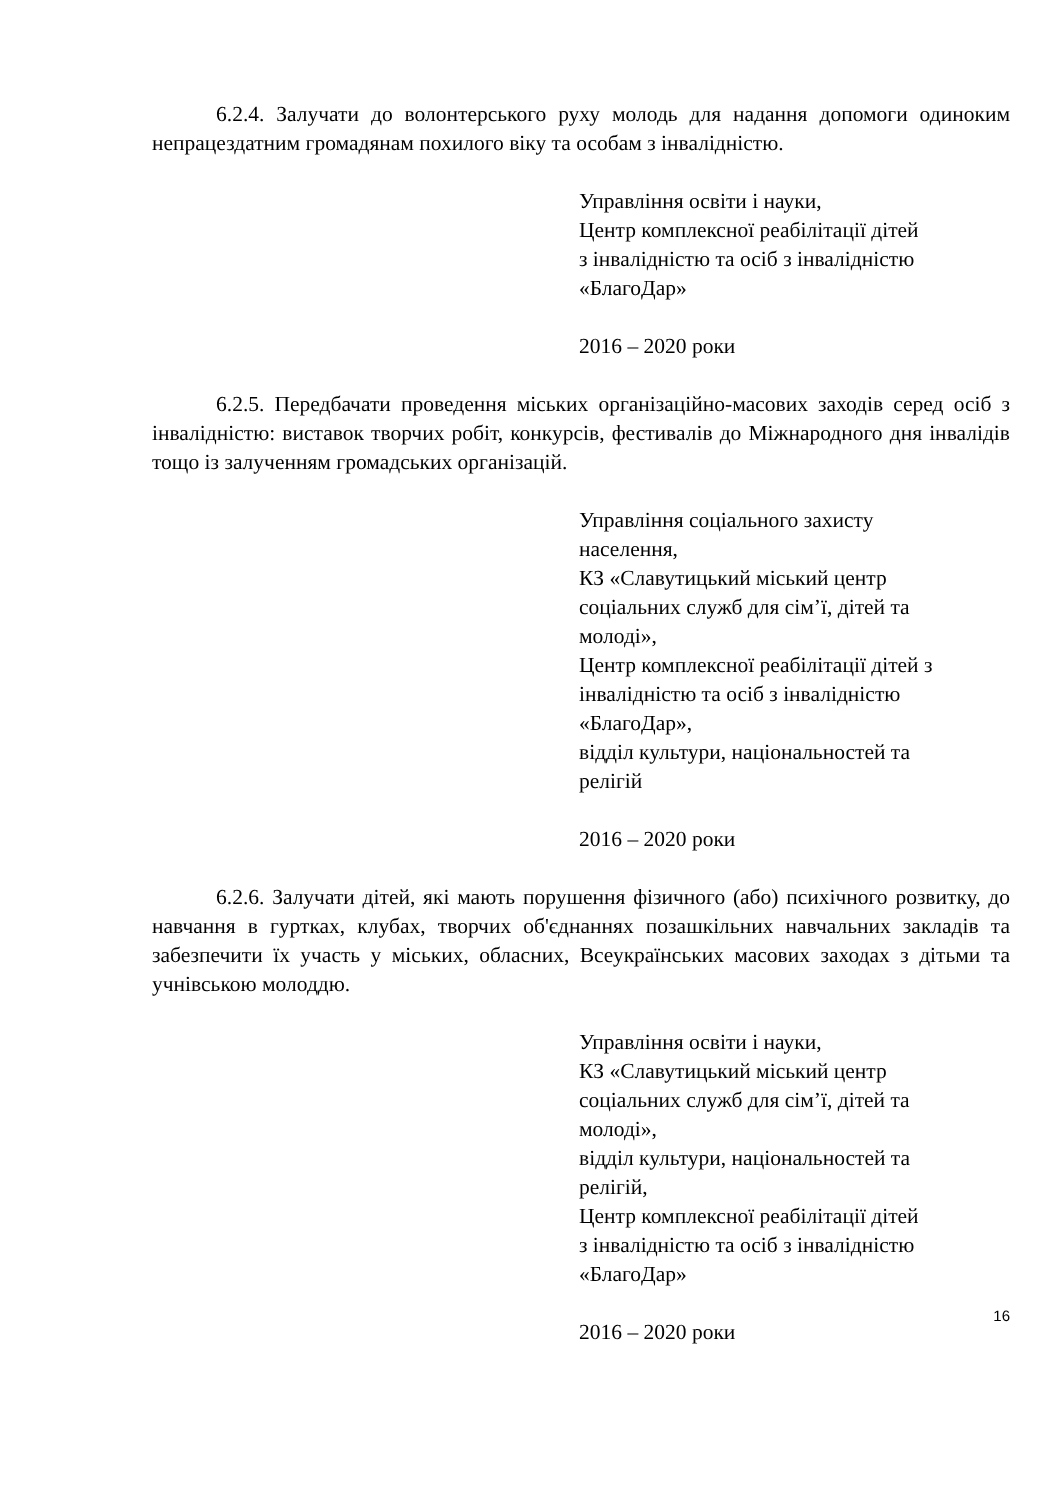6.2.4. Залучати до волонтерського руху молодь для надання допомоги одиноким непрацездатним громадянам похилого віку та особам з інвалідністю.
Управління освіти і науки,
Центр комплексної реабілітації дітей
з інвалідністю та осіб з інвалідністю
«БлагоДар»
2016 – 2020 роки
6.2.5. Передбачати проведення міських організаційно-масових заходів серед осіб з інвалідністю: виставок творчих робіт, конкурсів, фестивалів до Міжнародного дня інвалідів тощо із залученням громадських організацій.
Управління соціального захисту
населення,
КЗ «Славутицький міський центр
соціальних служб для сім’ї, дітей та
молоді»,
Центр комплексної реабілітації дітей з
інвалідністю та осіб з інвалідністю
«БлагоДар»,
відділ культури, національностей та
релігій
2016 – 2020 роки
6.2.6. Залучати дітей, які мають порушення фізичного (або) психічного розвитку, до навчання в гуртках, клубах, творчих об'єднаннях позашкільних навчальних закладів та забезпечити їх участь у міських, обласних, Всеукраїнських масових заходах з дітьми та учнівською молоддю.
Управління освіти і науки,
КЗ «Славутицький міський центр
соціальних служб для сім’ї, дітей та
молоді»,
відділ культури, національностей та
релігій,
Центр комплексної реабілітації дітей
з інвалідністю та осіб з інвалідністю
«БлагоДар»
2016 – 2020 роки
16